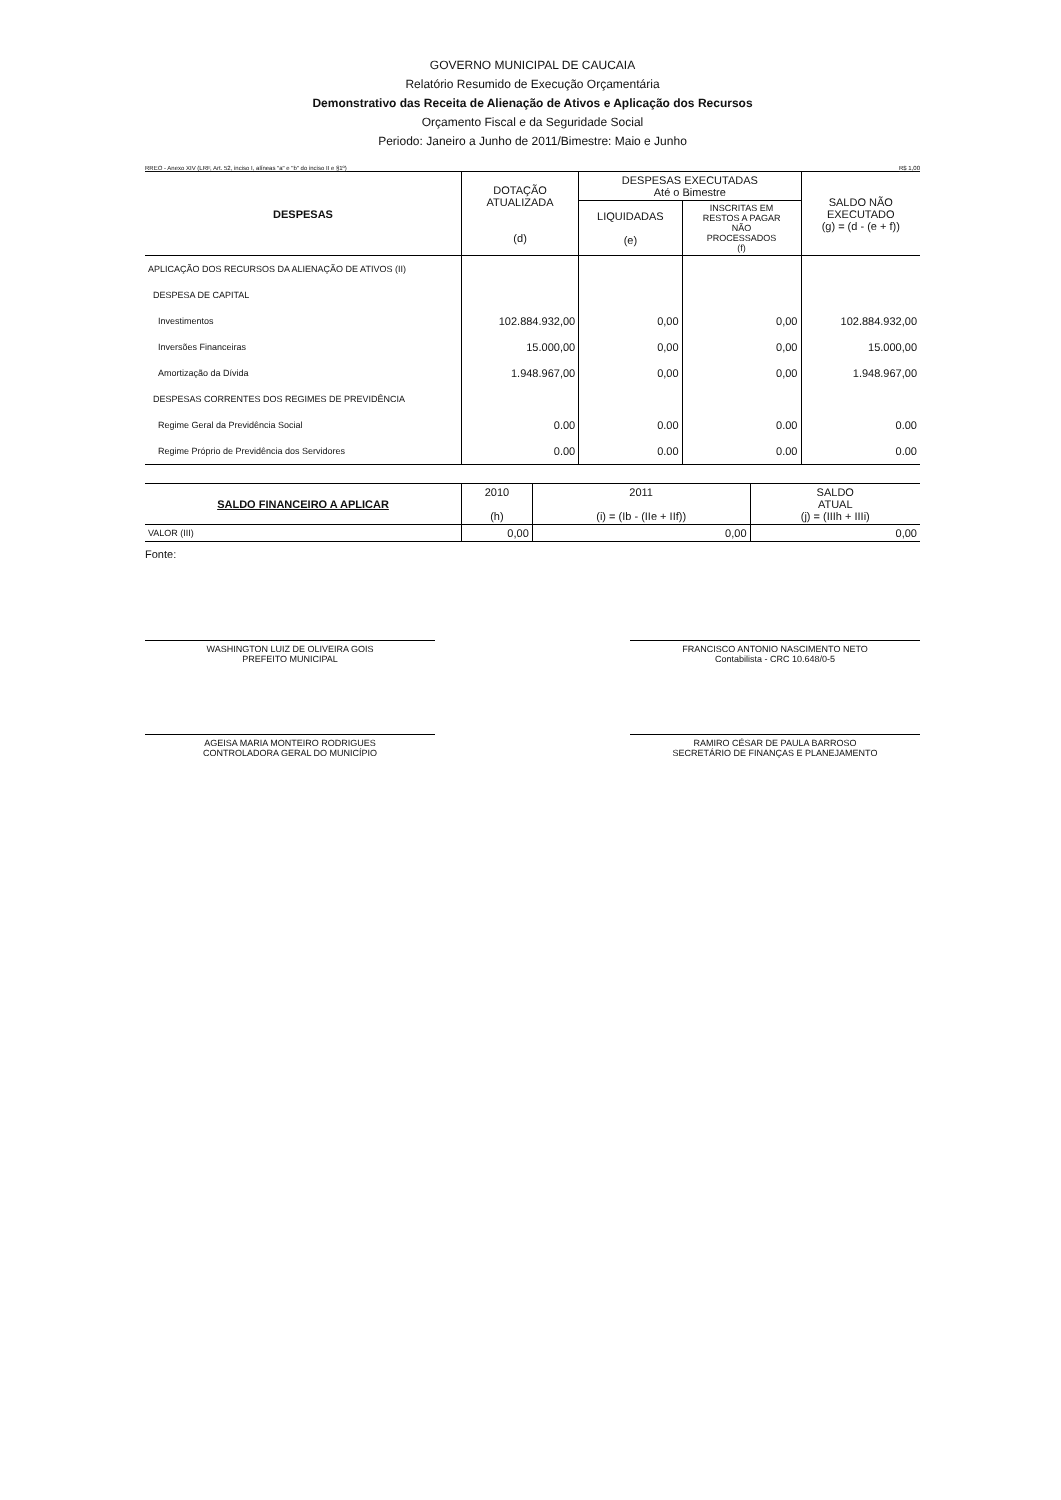GOVERNO MUNICIPAL DE CAUCAIA
Relatório Resumido de Execução Orçamentária
Demonstrativo das Receita de Alienação de Ativos e Aplicação dos Recursos
Orçamento Fiscal e da Seguridade Social
Periodo: Janeiro a Junho de 2011/Bimestre: Maio e Junho
RREO - Anexo XIV (LRF, Art. 52, inciso I, alíneas "a" e "b" do inciso II e §1º) R$ 1,00
| DESPESAS | DOTAÇÃO ATUALIZADA (d) | DESPESAS EXECUTADAS Até o Bimestre | | SALDO NÃO EXECUTADO (g) = (d - (e + f)) |
| --- | --- | --- | --- | --- |
| | | LIQUIDADAS (e) | INSCRITAS EM RESTOS A PAGAR NÃO PROCESSADOS (f) | |
| APLICAÇÃO DOS RECURSOS DA ALIENAÇÃO DE ATIVOS (II) | | | | |
| DESPESA DE CAPITAL | | | | |
| Investimentos | 102.884.932,00 | 0,00 | 0,00 | 102.884.932,00 |
| Inversões Financeiras | 15.000,00 | 0,00 | 0,00 | 15.000,00 |
| Amortização da Dívida | 1.948.967,00 | 0,00 | 0,00 | 1.948.967,00 |
| DESPESAS CORRENTES DOS REGIMES DE PREVIDÊNCIA | | | | |
| Regime Geral da Previdência Social | 0.00 | 0.00 | 0.00 | 0.00 |
| Regime Próprio de Previdência dos Servidores | 0.00 | 0.00 | 0.00 | 0.00 |
| SALDO FINANCEIRO A APLICAR | 2010 (h) | 2011 (i) = (Ib - (IIe + IIf)) | SALDO ATUAL (j) = (IIIh + IIIi) |
| --- | --- | --- | --- |
| VALOR (III) | 0,00 | 0,00 | 0,00 |
Fonte:
WASHINGTON LUIZ DE OLIVEIRA GOIS
PREFEITO MUNICIPAL
FRANCISCO ANTONIO NASCIMENTO NETO
Contabilista - CRC 10.648/0-5
AGEISA MARIA MONTEIRO RODRIGUES
CONTROLADORA GERAL DO MUNICÍPIO
RAMIRO CÉSAR DE PAULA BARROSO
SECRETÁRIO DE FINANÇAS E PLANEJAMENTO